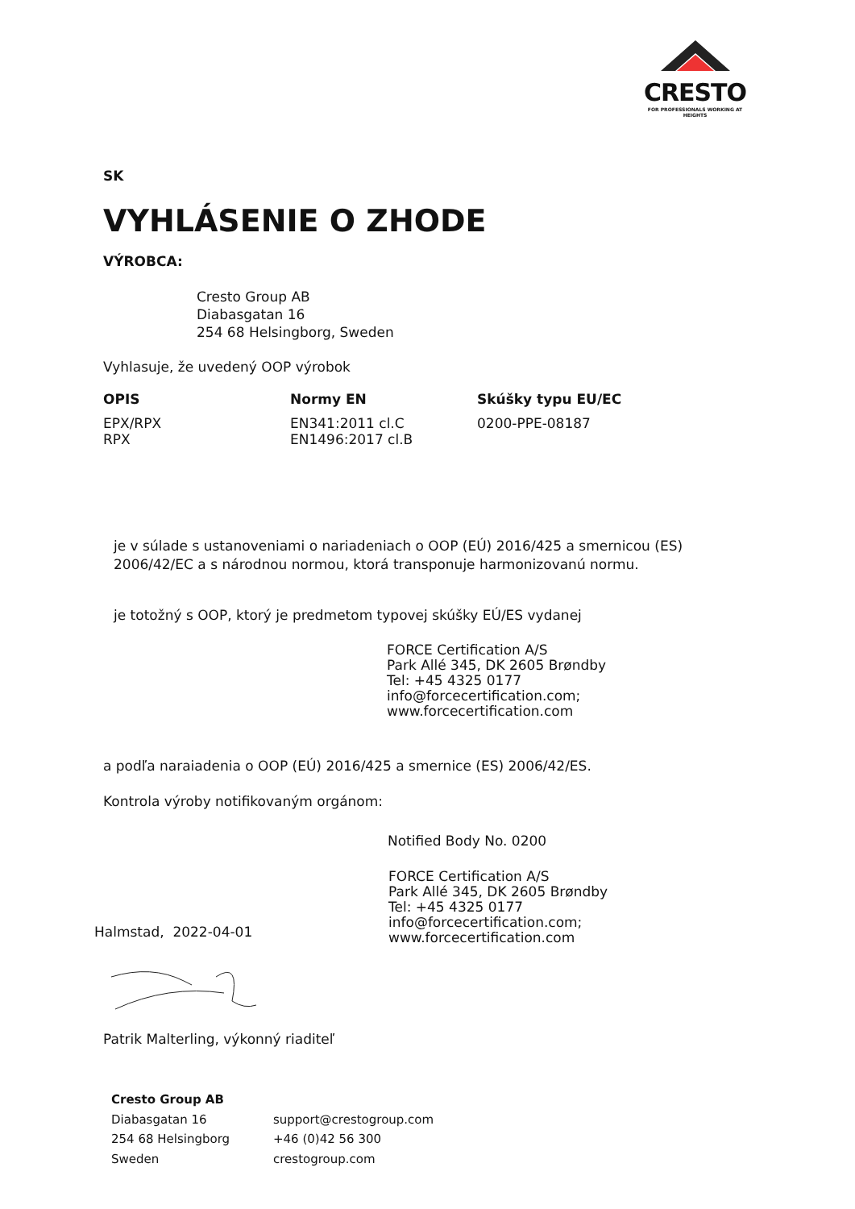CRESTO
FOR PROFESSIONALS WORKING AT HEIGHTS
SK
VYHLÁSENIE O ZHODE
VÝROBCA:
Cresto Group AB
Diabasgatan 16
254 68 Helsingborg, Sweden
Vyhlasuje, že uvedený OOP výrobok
| OPIS | Normy EN | Skúšky typu EU/EC |
| --- | --- | --- |
| EPX/RPX RPX | EN341:2011 cl.C EN1496:2017 cl.B | 0200-PPE-08187 |
je v súlade s ustanoveniami o nariadeniach o OOP (EÚ) 2016/425 a smernicou (ES) 2006/42/EC a s národnou normou, ktorá transponuje harmonizovanú normu.
je totožný s OOP, ktorý je predmetom typovej skúšky EÚ/ES vydanej
FORCE Certification A/S
Park Allé 345, DK 2605 Brøndby
Tel: +45 4325 0177
info@forcecertification.com;
www.forcecertification.com
a podľa naraiadenia o OOP (EÚ) 2016/425 a smernice (ES) 2006/42/ES.
Kontrola výroby notifikovaným orgánom:
Notified Body No. 0200
FORCE Certification A/S
Park Allé 345, DK 2605 Brøndby
Tel: +45 4325 0177
info@forcecertification.com;
www.forcecertification.com
Halmstad, 2022-04-01
Patrik Malterling, výkonný riaditeľ
| Cresto Group AB | |
| Diabasgatan 16 | support@crestogroup.com |
| 254 68 Helsingborg | +46 (0)42 56 300 |
| Sweden | crestogroup.com |